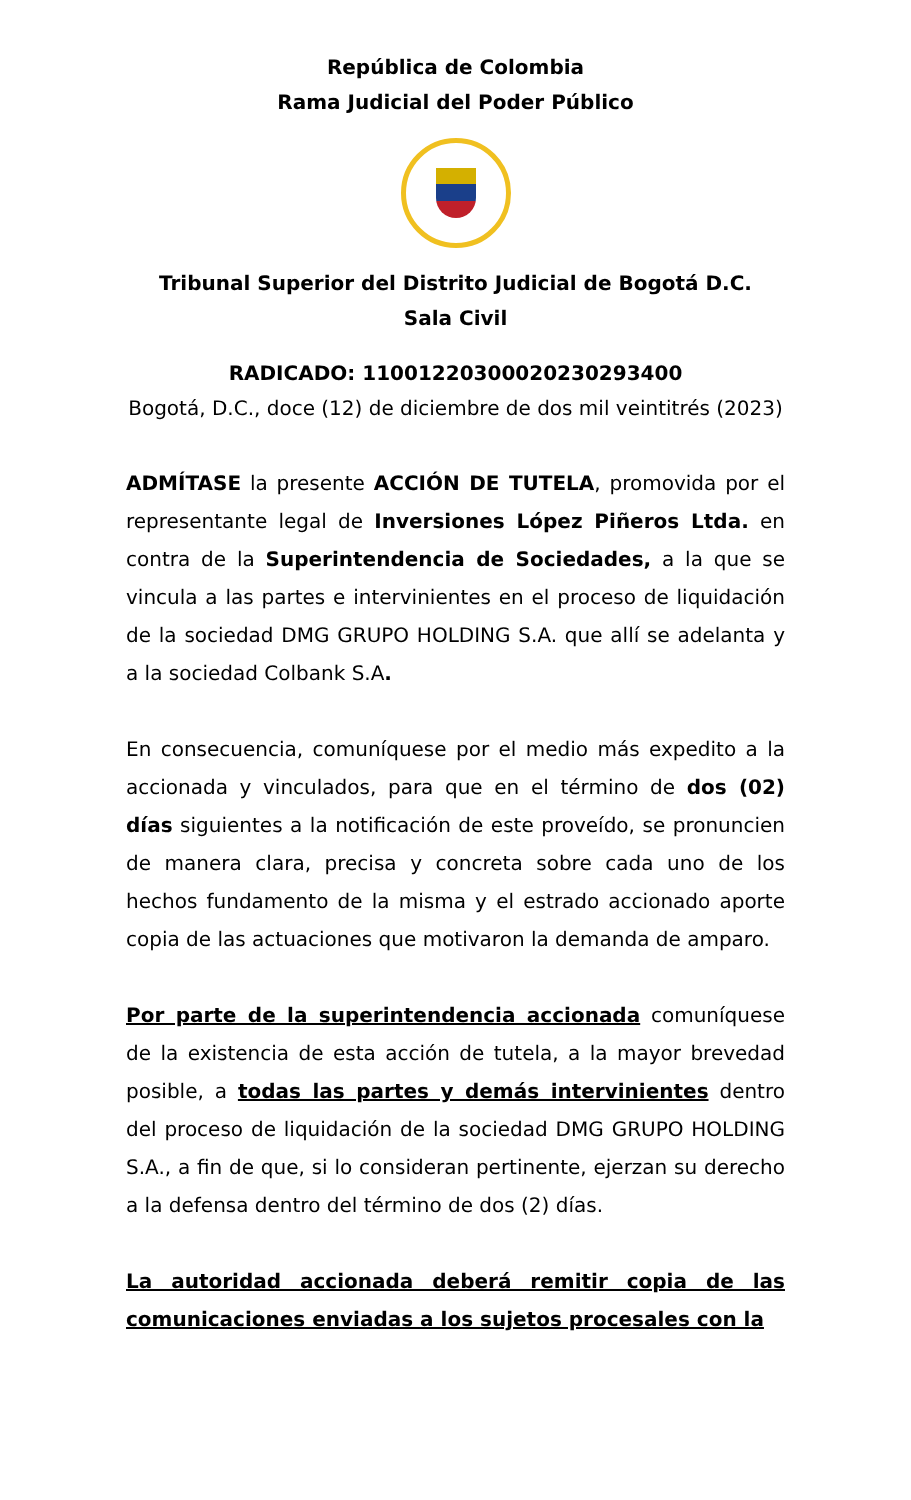República de Colombia
Rama Judicial del Poder Público
Tribunal Superior del Distrito Judicial de Bogotá D.C.
Sala Civil
RADICADO: 11001220300020230293400
Bogotá, D.C., doce (12) de diciembre de dos mil veintitrés (2023)
ADMÍTASE la presente ACCIÓN DE TUTELA, promovida por el representante legal de Inversiones López Piñeros Ltda. en contra de la Superintendencia de Sociedades, a la que se vincula a las partes e intervinientes en el proceso de liquidación de la sociedad DMG GRUPO HOLDING S.A. que allí se adelanta y a la sociedad Colbank S.A.
En consecuencia, comuníquese por el medio más expedito a la accionada y vinculados, para que en el término de dos (02) días siguientes a la notificación de este proveído, se pronuncien de manera clara, precisa y concreta sobre cada uno de los hechos fundamento de la misma y el estrado accionado aporte copia de las actuaciones que motivaron la demanda de amparo.
Por parte de la superintendencia accionada comuníquese de la existencia de esta acción de tutela, a la mayor brevedad posible, a todas las partes y demás intervinientes dentro del proceso de liquidación de la sociedad DMG GRUPO HOLDING S.A., a fin de que, si lo consideran pertinente, ejerzan su derecho a la defensa dentro del término de dos (2) días.
La autoridad accionada deberá remitir copia de las comunicaciones enviadas a los sujetos procesales con la